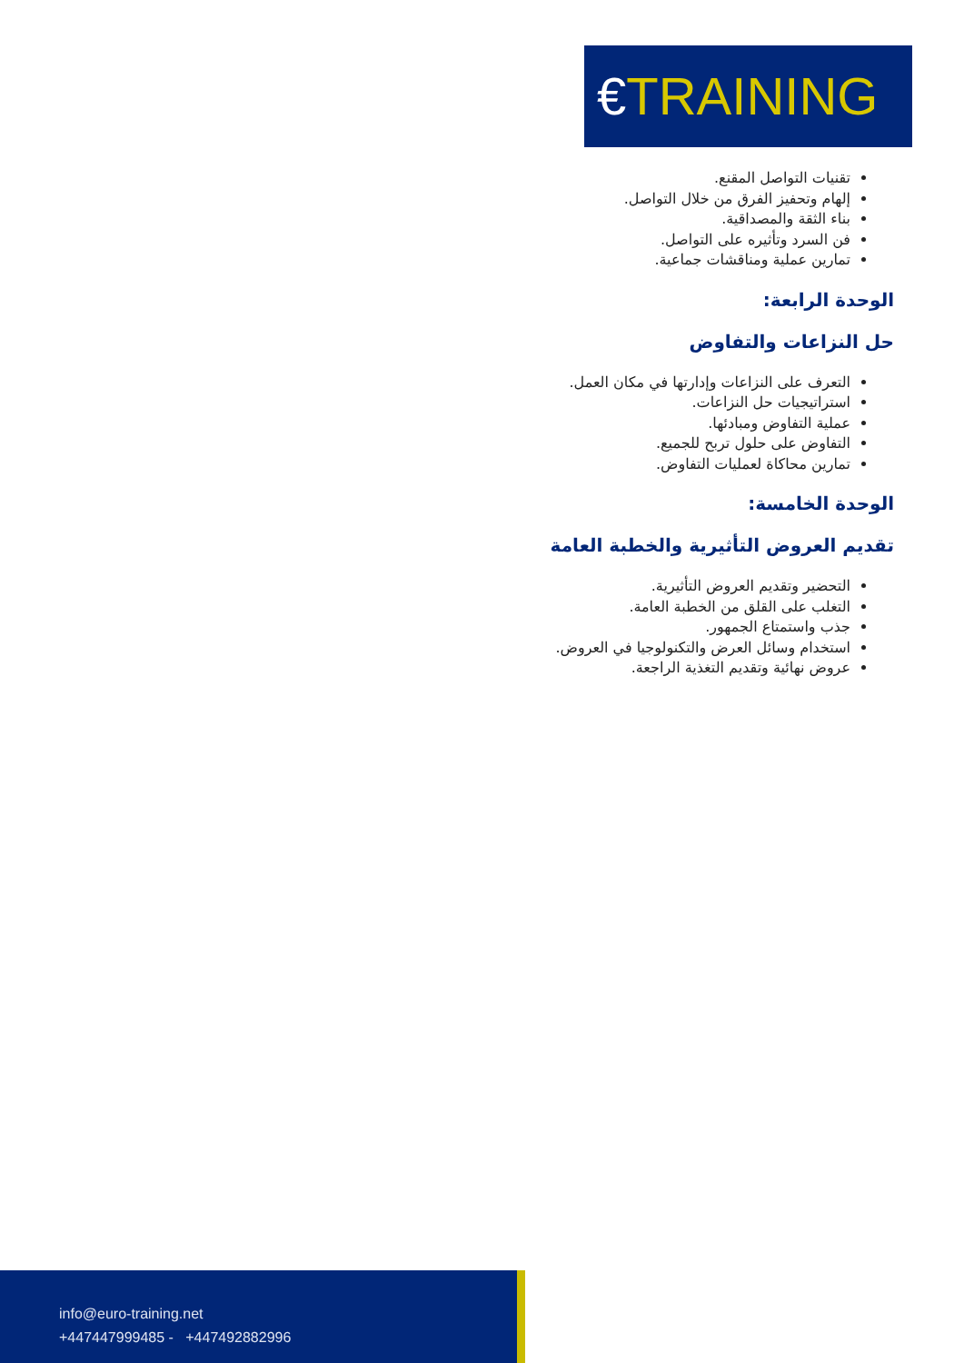€TRAINING
تقنيات التواصل المقنع.
إلهام وتحفيز الفرق من خلال التواصل.
بناء الثقة والمصداقية.
فن السرد وتأثيره على التواصل.
تمارين عملية ومناقشات جماعية.
الوحدة الرابعة:
حل النزاعات والتفاوض
التعرف على النزاعات وإدارتها في مكان العمل.
استراتيجيات حل النزاعات.
عملية التفاوض ومبادئها.
التفاوض على حلول تربح للجميع.
تمارين محاكاة لعمليات التفاوض.
الوحدة الخامسة:
تقديم العروض التأثيرية والخطبة العامة
التحضير وتقديم العروض التأثيرية.
التغلب على القلق من الخطبة العامة.
جذب واستمتاع الجمهور.
استخدام وسائل العرض والتكنولوجيا في العروض.
عروض نهائية وتقديم التغذية الراجعة.
info@euro-training.net
+447447999485 - +447492882996